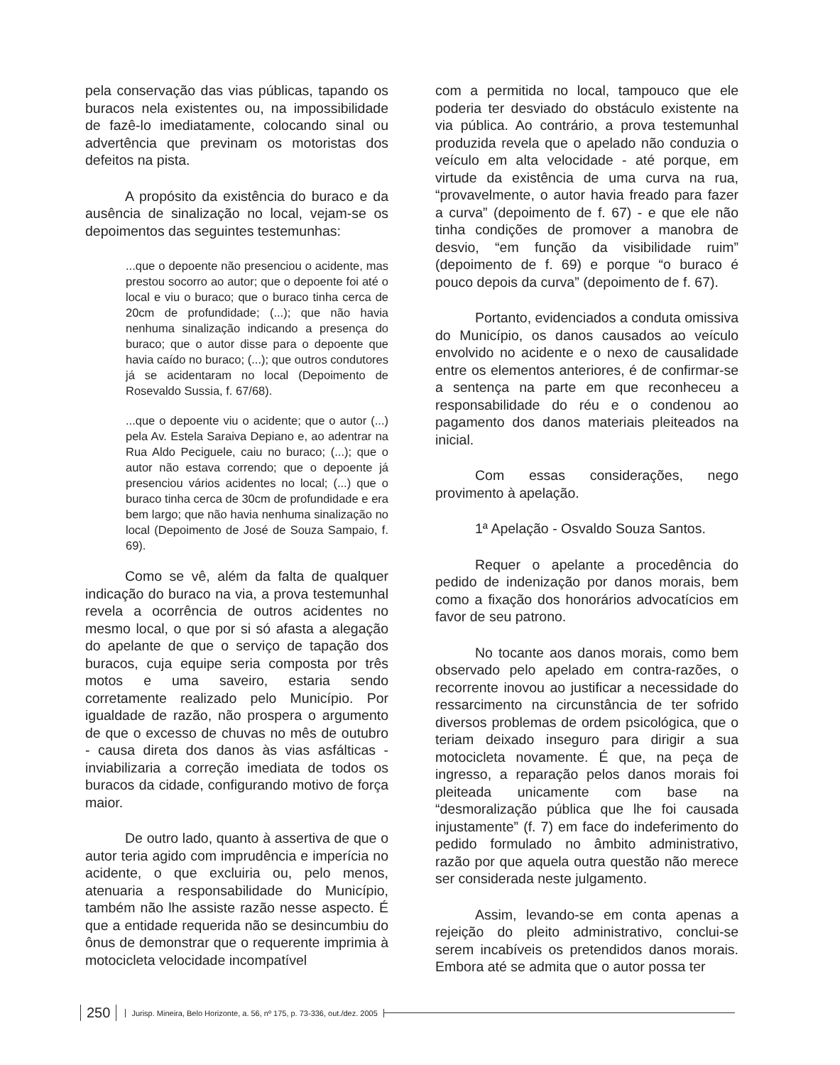pela conservação das vias públicas, tapando os buracos nela existentes ou, na impossibilidade de fazê-lo imediatamente, colocando sinal ou advertência que previnam os motoristas dos defeitos na pista.
A propósito da existência do buraco e da ausência de sinalização no local, vejam-se os depoimentos das seguintes testemunhas:
...que o depoente não presenciou o acidente, mas prestou socorro ao autor; que o depoente foi até o local e viu o buraco; que o buraco tinha cerca de 20cm de profundidade; (...); que não havia nenhuma sinalização indicando a presença do buraco; que o autor disse para o depoente que havia caído no buraco; (...); que outros condutores já se acidentaram no local (Depoimento de Rosevaldo Sussia, f. 67/68).
...que o depoente viu o acidente; que o autor (...) pela Av. Estela Saraiva Depiano e, ao adentrar na Rua Aldo Peciguele, caiu no buraco; (...); que o autor não estava correndo; que o depoente já presenciou vários acidentes no local; (...) que o buraco tinha cerca de 30cm de profundidade e era bem largo; que não havia nenhuma sinalização no local (Depoimento de José de Souza Sampaio, f. 69).
Como se vê, além da falta de qualquer indicação do buraco na via, a prova testemunhal revela a ocorrência de outros acidentes no mesmo local, o que por si só afasta a alegação do apelante de que o serviço de tapação dos buracos, cuja equipe seria composta por três motos e uma saveiro, estaria sendo corretamente realizado pelo Município. Por igualdade de razão, não prospera o argumento de que o excesso de chuvas no mês de outubro - causa direta dos danos às vias asfálticas - inviabilizaria a correção imediata de todos os buracos da cidade, configurando motivo de força maior.
De outro lado, quanto à assertiva de que o autor teria agido com imprudência e imperícia no acidente, o que excluiria ou, pelo menos, atenuaria a responsabilidade do Município, também não lhe assiste razão nesse aspecto. É que a entidade requerida não se desincumbiu do ônus de demonstrar que o requerente imprimia à motocicleta velocidade incompatível
com a permitida no local, tampouco que ele poderia ter desviado do obstáculo existente na via pública. Ao contrário, a prova testemunhal produzida revela que o apelado não conduzia o veículo em alta velocidade - até porque, em virtude da existência de uma curva na rua, “provavelmente, o autor havia freado para fazer a curva” (depoimento de f. 67) - e que ele não tinha condições de promover a manobra de desvio, “em função da visibilidade ruim” (depoimento de f. 69) e porque “o buraco é pouco depois da curva” (depoimento de f. 67).
Portanto, evidenciados a conduta omissiva do Município, os danos causados ao veículo envolvido no acidente e o nexo de causalidade entre os elementos anteriores, é de confirmar-se a sentença na parte em que reconheceu a responsabilidade do réu e o condenou ao pagamento dos danos materiais pleiteados na inicial.
Com essas considerações, nego provimento à apelação.
1ª Apelação - Osvaldo Souza Santos.
Requer o apelante a procedência do pedido de indenização por danos morais, bem como a fixação dos honorários advocatícios em favor de seu patrono.
No tocante aos danos morais, como bem observado pelo apelado em contra-razões, o recorrente inovou ao justificar a necessidade do ressarcimento na circunstância de ter sofrido diversos problemas de ordem psicológica, que o teriam deixado inseguro para dirigir a sua motocicleta novamente. É que, na peça de ingresso, a reparação pelos danos morais foi pleiteada unicamente com base na “desmoralização pública que lhe foi causada injustamente” (f. 7) em face do indeferimento do pedido formulado no âmbito administrativo, razão por que aquela outra questão não merece ser considerada neste julgamento.
Assim, levando-se em conta apenas a rejeição do pleito administrativo, conclui-se serem incabíveis os pretendidos danos morais. Embora até se admita que o autor possa ter
250 Jurisp. Mineira, Belo Horizonte, a. 56, nº 175, p. 73-336, out./dez. 2005